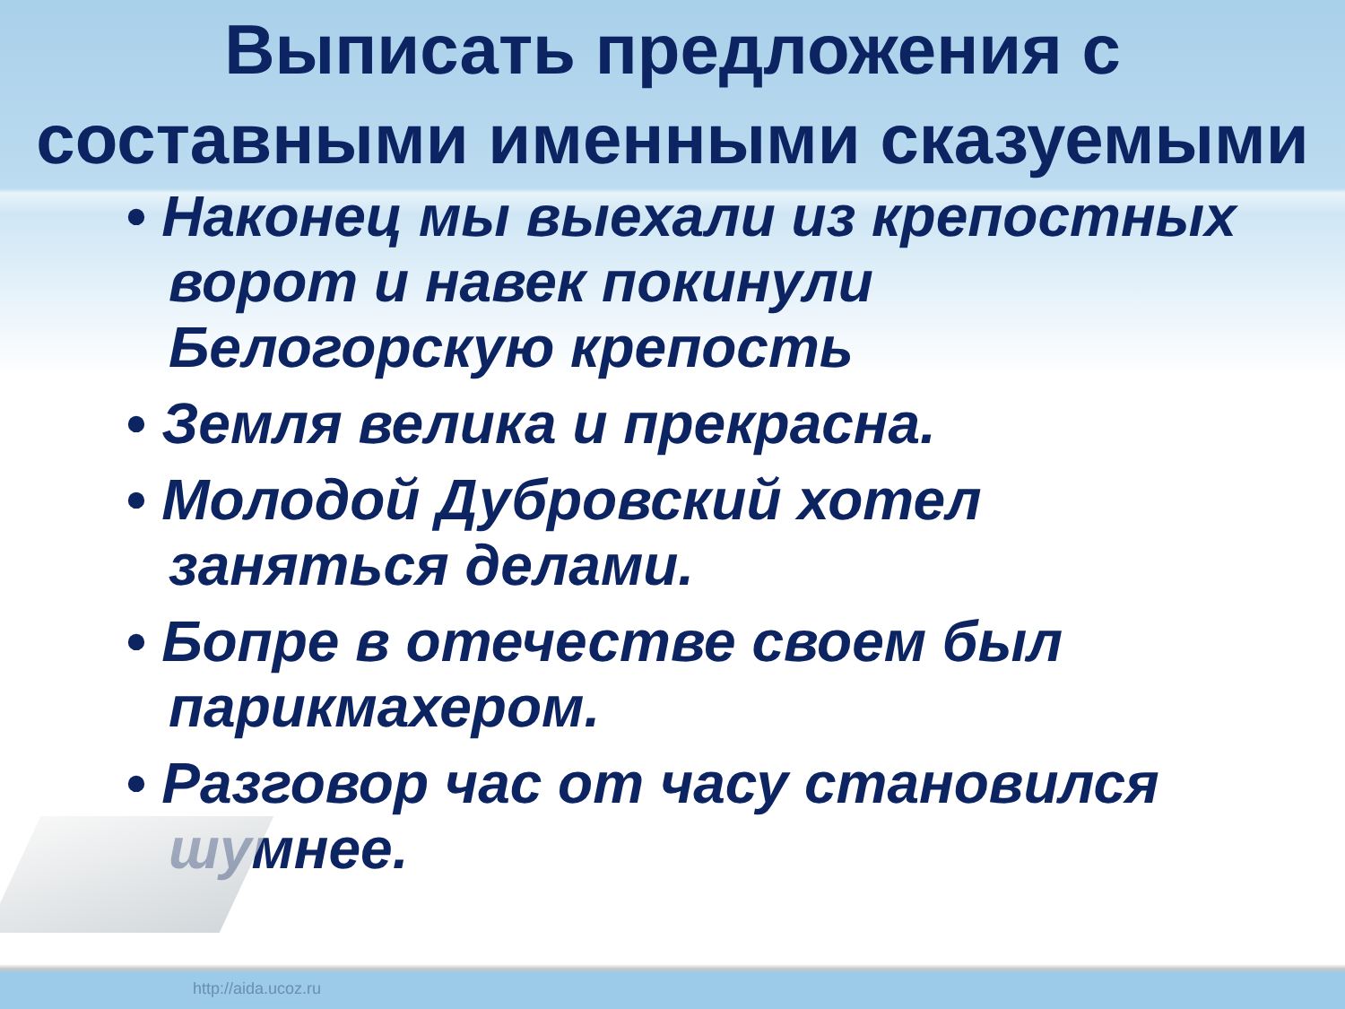Выписать предложения с составными именными сказуемыми
• Наконец мы выехали из крепостных ворот и навек покинули Белогорскую крепость
• Земля велика и прекрасна.
• Молодой Дубровский хотел заняться делами.
• Бопре в отечестве своем был парикмахером.
• Разговор час от часу становился шумнее.
http://aida.ucoz.ru